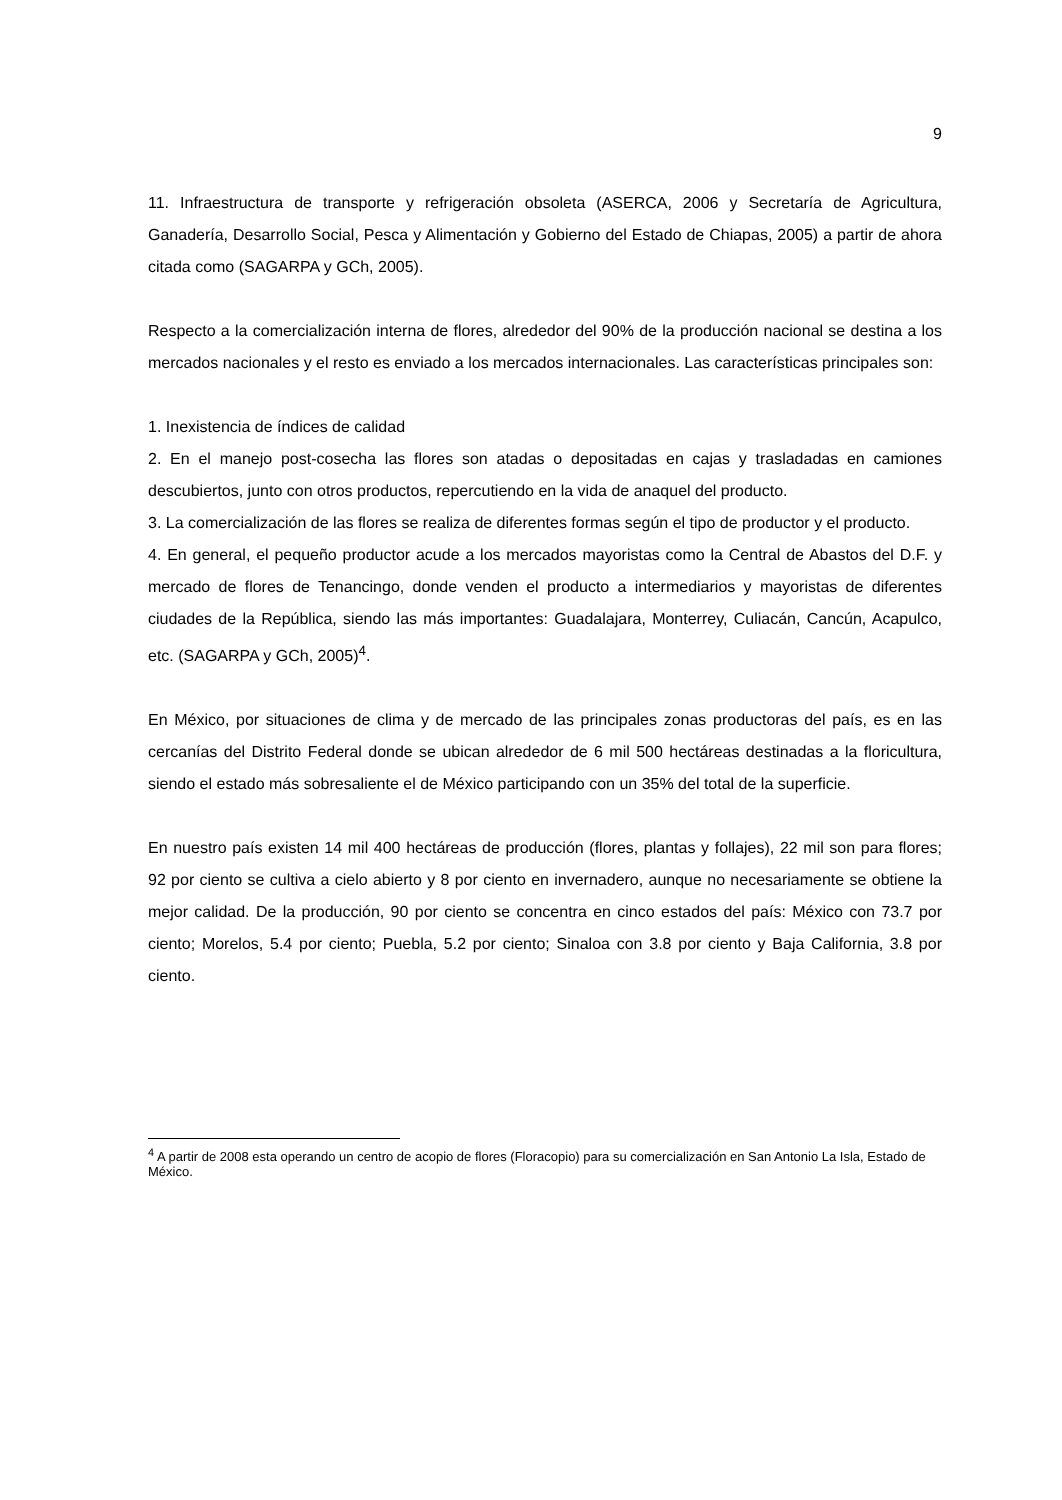9
11. Infraestructura de transporte y refrigeración obsoleta (ASERCA, 2006 y Secretaría de Agricultura, Ganadería, Desarrollo Social, Pesca y Alimentación y Gobierno del Estado de Chiapas, 2005) a partir de ahora citada como (SAGARPA y GCh, 2005).
Respecto a la comercialización interna de flores, alrededor del 90% de la producción nacional se destina a los mercados nacionales y el resto es enviado a los mercados internacionales. Las características principales son:
1. Inexistencia de índices de calidad
2. En el manejo post-cosecha las flores son atadas o depositadas en cajas y trasladadas en camiones descubiertos, junto con otros productos, repercutiendo en la vida de anaquel del producto.
3. La comercialización de las flores se realiza de diferentes formas según el tipo de productor y el producto.
4. En general, el pequeño productor acude a los mercados mayoristas como la Central de Abastos del D.F. y mercado de flores de Tenancingo, donde venden el producto a intermediarios y mayoristas de diferentes ciudades de la República, siendo las más importantes: Guadalajara, Monterrey, Culiacán, Cancún, Acapulco, etc. (SAGARPA y GCh, 2005)<sup>4</sup>.
En México, por situaciones de clima y de mercado de las principales zonas productoras del país, es en las cercanías del Distrito Federal donde se ubican alrededor de 6 mil 500 hectáreas destinadas a la floricultura, siendo el estado más sobresaliente el de México participando con un 35% del total de la superficie.
En nuestro país existen 14 mil 400 hectáreas de producción (flores, plantas y follajes), 22 mil son para flores; 92 por ciento se cultiva a cielo abierto y 8 por ciento en invernadero, aunque no necesariamente se obtiene la mejor calidad. De la producción, 90 por ciento se concentra en cinco estados del país: México con 73.7 por ciento; Morelos, 5.4 por ciento; Puebla, 5.2 por ciento; Sinaloa con 3.8 por ciento y Baja California, 3.8 por ciento.
<sup>4</sup> A partir de 2008 esta operando un centro de acopio de flores (Floracopio) para su comercialización en San Antonio La Isla, Estado de México.